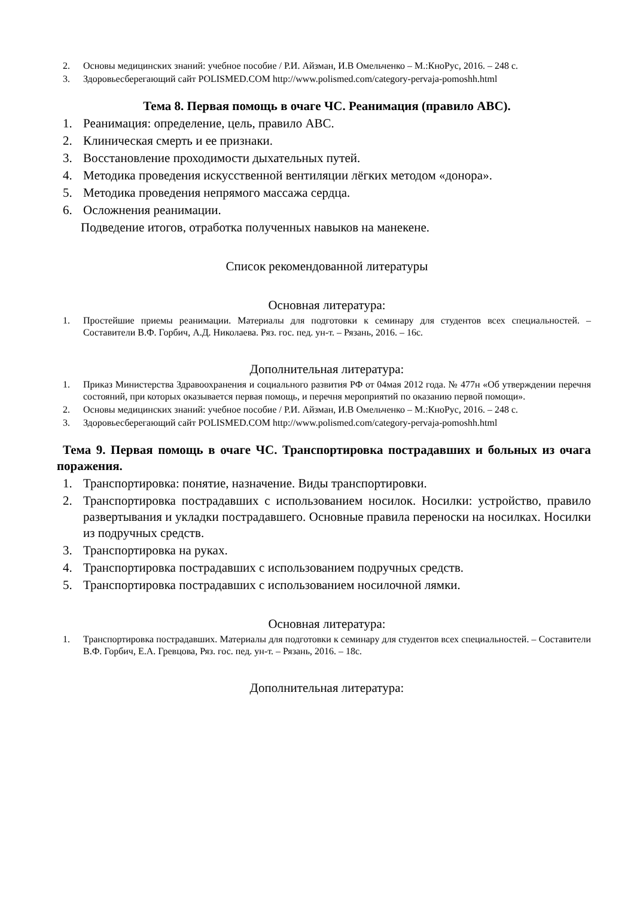2. Основы медицинских знаний: учебное пособие / Р.И. Айзман, И.В Омельченко – М.:КноРус, 2016. – 248 с.
3. Здоровьесберегающий сайт POLISMED.COM http://www.polismed.com/category-pervaja-pomoshh.html
Тема 8. Первая помощь в очаге ЧС. Реанимация (правило ABC).
1. Реанимация: определение, цель, правило ABC.
2. Клиническая смерть и ее признаки.
3. Восстановление проходимости дыхательных путей.
4. Методика проведения искусственной вентиляции лёгких методом «донора».
5. Методика проведения непрямого массажа сердца.
6. Осложнения реанимации.
Подведение итогов, отработка полученных навыков на манекене.
Список рекомендованной литературы
Основная литература:
1. Простейшие приемы реанимации. Материалы для подготовки к семинару для студентов всех специальностей. – Составители В.Ф. Горбич, А.Д. Николаева. Ряз. гос. пед. ун-т. – Рязань, 2016. – 16с.
Дополнительная литература:
1. Приказ Министерства Здравоохранения и социального развития РФ от 04мая 2012 года. № 477н «Об утверждении перечня состояний, при которых оказывается первая помощь, и перечня мероприятий по оказанию первой помощи».
2. Основы медицинских знаний: учебное пособие / Р.И. Айзман, И.В Омельченко – М.:КноРус, 2016. – 248 с.
3. Здоровьесберегающий сайт POLISMED.COM http://www.polismed.com/category-pervaja-pomoshh.html
Тема 9. Первая помощь в очаге ЧС. Транспортировка пострадавших и больных из очага поражения.
1. Транспортировка: понятие, назначение. Виды транспортировки.
2. Транспортировка пострадавших с использованием носилок. Носилки: устройство, правило развертывания и укладки пострадавшего. Основные правила переноски на носилках. Носилки из подручных средств.
3. Транспортировка на руках.
4. Транспортировка пострадавших с использованием подручных средств.
5. Транспортировка пострадавших с использованием носилочной лямки.
Основная литература:
1. Транспортировка пострадавших. Материалы для подготовки к семинару для студентов всех специальностей. – Составители В.Ф. Горбич, Е.А. Гревцова, Ряз. гос. пед. ун-т. – Рязань, 2016. – 18с.
Дополнительная литература: